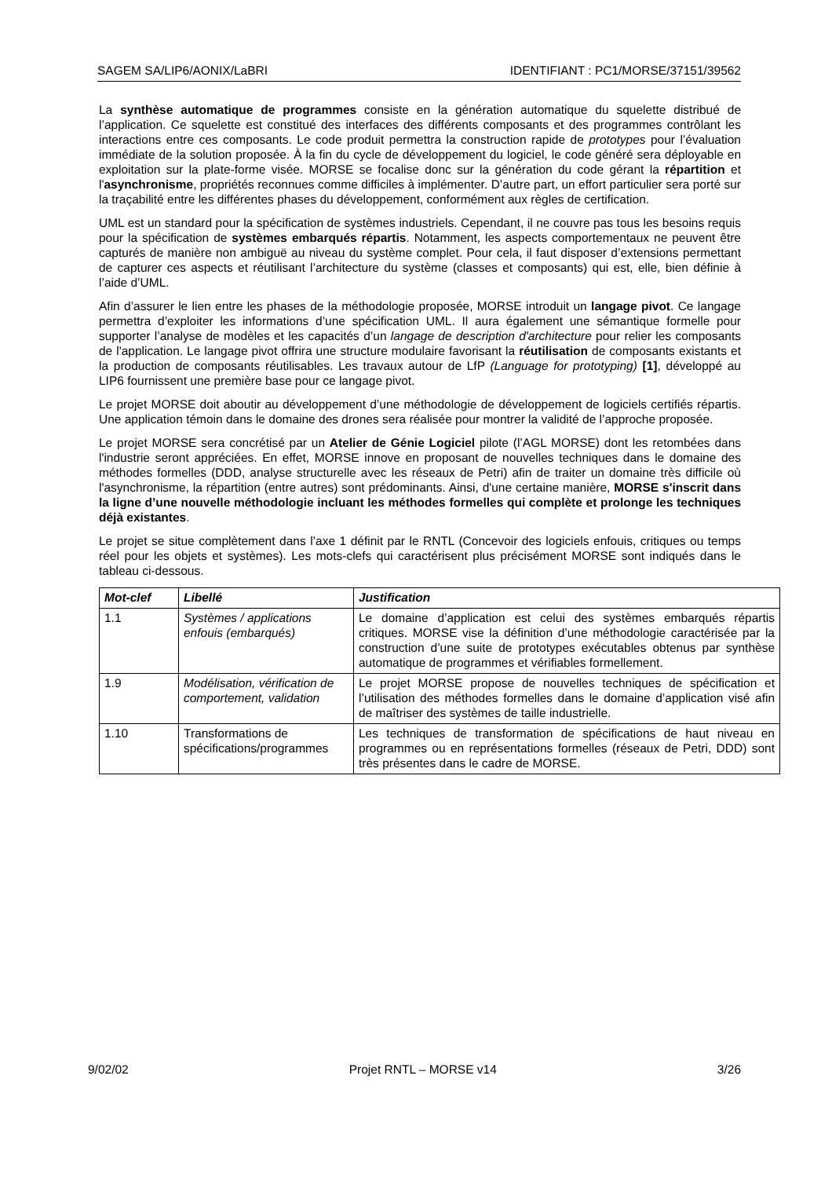SAGEM SA/LIP6/AONIX/LaBRI IDENTIFIANT : PC1/MORSE/37151/39562
La synthèse automatique de programmes consiste en la génération automatique du squelette distribué de l’application. Ce squelette est constitué des interfaces des différents composants et des programmes contrôlant les interactions entre ces composants. Le code produit permettra la construction rapide de prototypes pour l’évaluation immédiate de la solution proposée. À la fin du cycle de développement du logiciel, le code généré sera déployable en exploitation sur la plate-forme visée. MORSE se focalise donc sur la génération du code gérant la répartition et l'asynchronisme, propriétés reconnues comme difficiles à implémenter. D’autre part, un effort particulier sera porté sur la traçabilité entre les différentes phases du développement, conformément aux règles de certification.
UML est un standard pour la spécification de systèmes industriels. Cependant, il ne couvre pas tous les besoins requis pour la spécification de systèmes embarqués répartis. Notamment, les aspects comportementaux ne peuvent être capturés de manière non ambiguë au niveau du système complet. Pour cela, il faut disposer d’extensions permettant de capturer ces aspects et réutilisant l’architecture du système (classes et composants) qui est, elle, bien définie à l’aide d’UML.
Afin d’assurer le lien entre les phases de la méthodologie proposée, MORSE introduit un langage pivot. Ce langage permettra d’exploiter les informations d’une spécification UML. Il aura également une sémantique formelle pour supporter l’analyse de modèles et les capacités d’un langage de description d'architecture pour relier les composants de l'application. Le langage pivot offrira une structure modulaire favorisant la réutilisation de composants existants et la production de composants réutilisables. Les travaux autour de LfP (Language for prototyping) [1], développé au LIP6 fournissent une première base pour ce langage pivot.
Le projet MORSE doit aboutir au développement d’une méthodologie de développement de logiciels certifiés répartis. Une application témoin dans le domaine des drones sera réalisée pour montrer la validité de l’approche proposée.
Le projet MORSE sera concrétisé par un Atelier de Génie Logiciel pilote (l’AGL MORSE) dont les retombées dans l'industrie seront appréciées. En effet, MORSE innove en proposant de nouvelles techniques dans le domaine des méthodes formelles (DDD, analyse structurelle avec les réseaux de Petri) afin de traiter un domaine très difficile où l'asynchronisme, la répartition (entre autres) sont prédominants. Ainsi, d'une certaine manière, MORSE s'inscrit dans la ligne d’une nouvelle méthodologie incluant les méthodes formelles qui complète et prolonge les techniques déjà existantes.
Le projet se situe complètement dans l’axe 1 définit par le RNTL (Concevoir des logiciels enfouis, critiques ou temps réel pour les objets et systèmes). Les mots-clefs qui caractérisent plus précisément MORSE sont indiqués dans le tableau ci-dessous.
| Mot-clef | Libellé | Justification |
| --- | --- | --- |
| 1.1 | Systèmes / applications enfouis (embarqués) | Le domaine d’application est celui des systèmes embarqués répartis critiques. MORSE vise la définition d’une méthodologie caractérisée par la construction d’une suite de prototypes exécutables obtenus par synthèse automatique de programmes et vérifiables formellement. |
| 1.9 | Modélisation, vérification de comportement, validation | Le projet MORSE propose de nouvelles techniques de spécification et l’utilisation des méthodes formelles dans le domaine d’application visé afin de maîtriser des systèmes de taille industrielle. |
| 1.10 | Transformations de spécifications/programmes | Les techniques de transformation de spécifications de haut niveau en programmes ou en représentations formelles (réseaux de Petri, DDD) sont très présentes dans le cadre de MORSE. |
9/02/02 Projet RNTL – MORSE v14 3/26